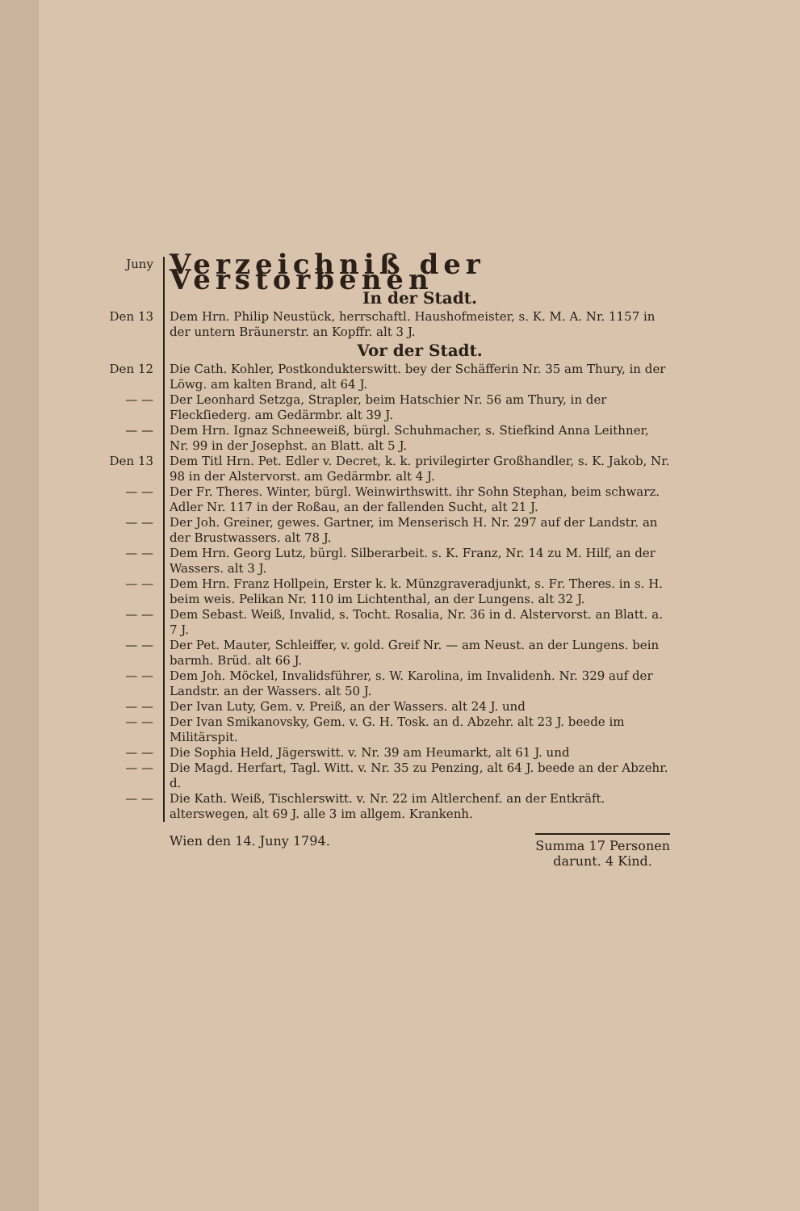Juny
Verzeichniß der Verstorbenen
In der Stadt.
Den 13 Dem Hrn. Philip Neustück, herrschaftl. Haushofmeister, s. K. M. A. Nr. 1157 in der untern Bräunerstr. an Kopffr. alt 3 J.
Vor der Stadt.
Den 12 Die Cath. Kohler, Postkondukterswitt. bey der Schäfferin Nr. 35 am Thury, in der Löwg. am kalten Brand, alt 64 J.
— — Der Leonhard Setzga, Strapler, beim Hatschier Nr. 56 am Thury, in der Fleckſiederg. am Gedärmbr. alt 39 J.
— — Dem Hrn. Ignaz Schneeweiß, bürgl. Schuhmacher, s. Stiefkind Anna Leithner, Nr. 99 in der Josephst. an Blatt. alt 5 J.
Den 13 Dem Titl Hrn. Pet. Edler v. Decret, k. k. privilegirter Großhandler, s. K. Jakob, Nr. 98 in der Alstervorst. am Gedärmbr. alt 4 J.
— — Der Fr. Theres. Winter, bürgl. Weinwirthswitt. ihr Sohn Stephan, beim schwarz. Adler Nr. 117 in der Roßau, an der fallenden Sucht, alt 21 J.
— — Der Joh. Greiner, gewes. Gartner, im Menserisch H. Nr. 297 auf der Landstr. an der Brustwassers. alt 78 J.
— — Dem Hrn. Georg Lutz, bürgl. Silberarbeit. s. K. Franz, Nr. 14 zu M. Hilf, an der Wassers. alt 3 J.
— — Dem Hrn. Franz Hollpein, Erster k. k. Münzgraveradjunkt, s. Fr. Theres. in s. H. beim weis. Pelikan Nr. 110 im Lichtenthal, an der Lungens. alt 32 J.
— — Dem Sebast. Weiß, Invalid, s. Tocht. Rosalia, Nr. 36 in d. Alstervorst. an Blatt. a. 7 J.
— — Der Pet. Mauter, Schleiffer, v. gold. Greif Nr. — am Neust. an der Lungens. bein barmh. Brüd. alt 66 J.
— — Dem Joh. Möckel, Invalidsführer, s. W. Karolina, im Invalidenh. Nr. 329 auf der Landstr. an der Wassers. alt 50 J.
— — Der Ivan Luty, Gem. v. Preiß, an der Wassers. alt 24 J. und
— — Der Ivan Smikanovsky, Gem. v. G. H. Tosk. an d. Abzehr. alt 23 J. beede im Militärspit.
— — Die Sophia Held, Jägerswitt. v. Nr. 39 am Heumarkt, alt 61 J. und
— — Die Magd. Herfart, Tagl. Witt. v. Nr. 35 zu Penzing, alt 64 J. beede an der Abzehr. d.
— — Die Kath. Weiß, Tischlerswitt. v. Nr. 22 im Altlerchenf. an der Entkräft. alterswegen, alt 69 J. alle 3 im allgem. Krankenh.
Wien den 14. Juny 1794.
Summa 17 Personen
darunt. 4 Kind.